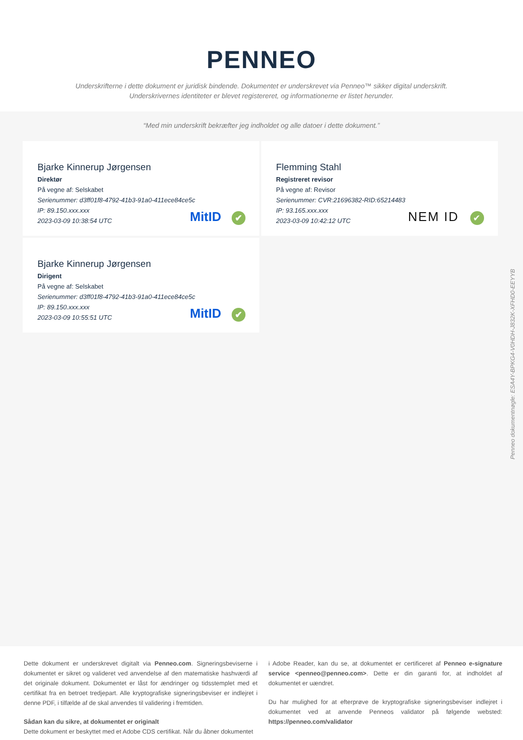PENNEO
Underskrifterne i dette dokument er juridisk bindende. Dokumentet er underskrevet via Penneo™ sikker digital underskrift.
Underskrivernes identiteter er blevet registereret, og informationerne er listet herunder.
“Med min underskrift bekræfter jeg indholdet og alle datoer i dette dokument.”
Bjarke Kinnerup Jørgensen
Direktør
På vegne af: Selskabet
Serienummer: d3ff01f8-4792-41b3-91a0-411ece84ce5c
IP: 89.150.xxx.xxx
2023-03-09 10:38:54 UTC
MitID ✔
Flemming Stahl
Registreret revisor
På vegne af: Revisor
Serienummer: CVR:21696382-RID:65214483
IP: 93.165.xxx.xxx
2023-03-09 10:42:12 UTC
NEM ID ✔
Bjarke Kinnerup Jørgensen
Dirigent
På vegne af: Selskabet
Serienummer: d3ff01f8-4792-41b3-91a0-411ece84ce5c
IP: 89.150.xxx.xxx
2023-03-09 10:55:51 UTC
MitID ✔
Penneo dokumentnøgle: ESA4Y-BPKG4-V0HDH-J832K-XFHD0-EEYYB
Dette dokument er underskrevet digitalt via Penneo.com. Signeringsbeviserne i dokumentet er sikret og valideret ved anvendelse af den matematiske hashværdi af det originale dokument. Dokumentet er låst for ændringer og tidsstemplet med et certifikat fra en betroet tredjepart. Alle kryptografiske signeringsbeviser er indlejret i denne PDF, i tilfælde af de skal anvendes til validering i fremtiden.
Sådan kan du sikre, at dokumentet er originalt
Dette dokument er beskyttet med et Adobe CDS certifikat. Når du åbner dokumentet
i Adobe Reader, kan du se, at dokumentet er certificeret af Penneo e-signature service <penneo@penneo.com>. Dette er din garanti for, at indholdet af dokumentet er uændret.
Du har mulighed for at efterprøve de kryptografiske signeringsbeviser indlejret i dokumentet ved at anvende Penneos validator på følgende websted: https://penneo.com/validator